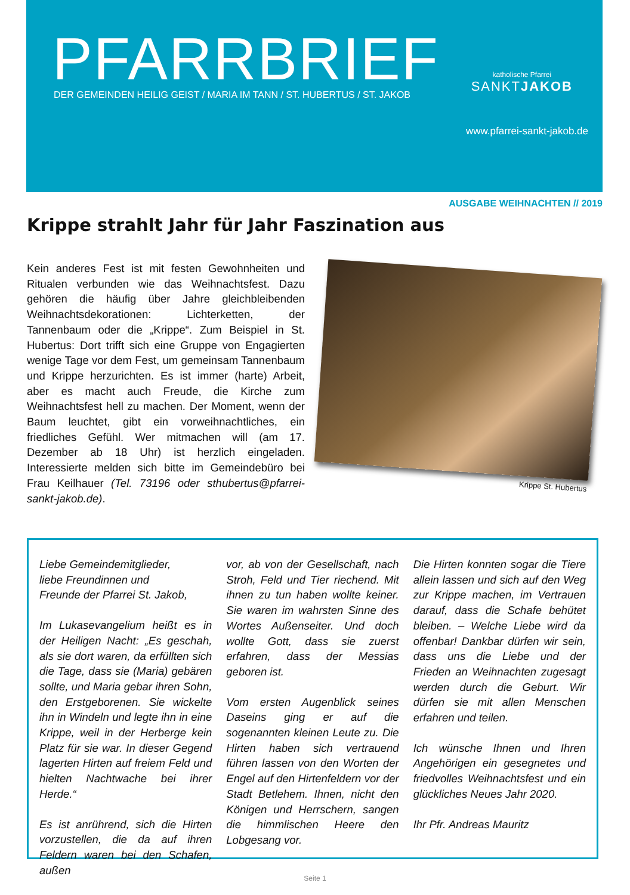PFARRBRIEF
DER GEMEINDEN HEILIG GEIST / MARIA IM TANN / ST. HUBERTUS / ST. JAKOB
katholische Pfarrei
SANKTJAKOB
www.pfarrei-sankt-jakob.de
AUSGABE WEIHNACHTEN // 2019
Krippe strahlt Jahr für Jahr Faszination aus
Kein anderes Fest ist mit festen Gewohnheiten und Ritualen verbunden wie das Weihnachtsfest. Dazu gehören die häufig über Jahre gleichbleibenden Weihnachtsdekorationen: Lichterketten, der Tannenbaum oder die „Krippe“. Zum Beispiel in St. Hubertus: Dort trifft sich eine Gruppe von Engagierten wenige Tage vor dem Fest, um gemeinsam Tannenbaum und Krippe herzurichten. Es ist immer (harte) Arbeit, aber es macht auch Freude, die Kirche zum Weihnachtsfest hell zu machen. Der Moment, wenn der Baum leuchtet, gibt ein vorweihnachtliches, ein friedliches Gefühl. Wer mitmachen will (am 17. Dezember ab 18 Uhr) ist herzlich eingeladen. Interessierte melden sich bitte im Gemeindebüro bei Frau Keilhauer (Tel. 73196 oder sthubertus@pfarrei-sankt-jakob.de).
Krippe St. Hubertus
Liebe Gemeindemitglieder,
liebe Freundinnen und
Freunde der Pfarrei St. Jakob,
Im Lukasevangelium heißt es in der Heiligen Nacht: „Es geschah, als sie dort waren, da erfüllten sich die Tage, dass sie (Maria) gebären sollte, und Maria gebar ihren Sohn, den Erstgeborenen. Sie wickelte ihn in Windeln und legte ihn in eine Krippe, weil in der Herberge kein Platz für sie war. In dieser Gegend lagerten Hirten auf freiem Feld und hielten Nachtwache bei ihrer Herde.“
Es ist anrührend, sich die Hirten vorzustellen, die da auf ihren Feldern waren bei den Schafen, außen
vor, ab von der Gesellschaft, nach Stroh, Feld und Tier riechend. Mit ihnen zu tun haben wollte keiner. Sie waren im wahrsten Sinne des Wortes Außenseiter. Und doch wollte Gott, dass sie zuerst erfahren, dass der Messias geboren ist.
Vom ersten Augenblick seines Daseins ging er auf die sogenannten kleinen Leute zu. Die Hirten haben sich vertrauend führen lassen von den Worten der Engel auf den Hirtenfeldern vor der Stadt Betlehem. Ihnen, nicht den Königen und Herrschern, sangen die himmlischen Heere den Lobgesang vor.
Die Hirten konnten sogar die Tiere allein lassen und sich auf den Weg zur Krippe machen, im Vertrauen darauf, dass die Schafe behütet bleiben. – Welche Liebe wird da offenbar! Dankbar dürfen wir sein, dass uns die Liebe und der Frieden an Weihnachten zugesagt werden durch die Geburt. Wir dürfen sie mit allen Menschen erfahren und teilen.
Ich wünsche Ihnen und Ihren Angehörigen ein gesegnetes und friedvolles Weihnachtsfest und ein glückliches Neues Jahr 2020.
Ihr Pfr. Andreas Mauritz
Seite 1